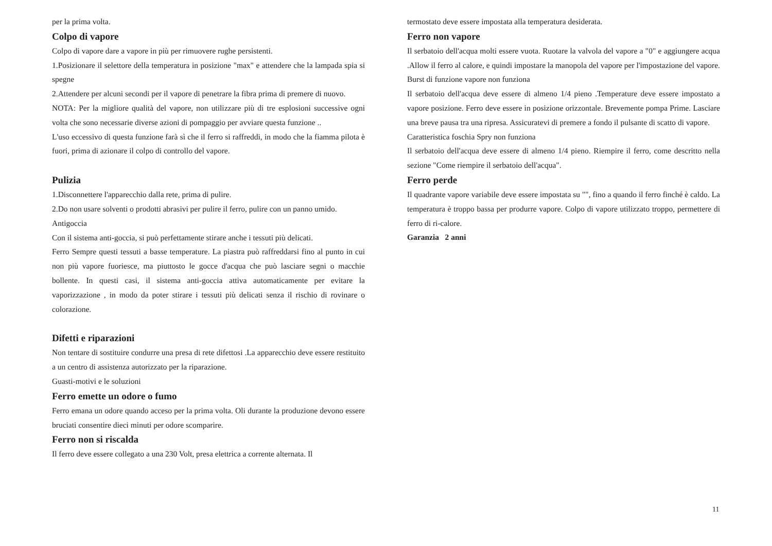per la prima volta.
Colpo di vapore
Colpo di vapore dare a vapore in più per rimuovere rughe persistenti.
1.Posizionare il selettore della temperatura in posizione "max" e attendere che la lampada spia si spegne
2.Attendere per alcuni secondi per il vapore di penetrare la fibra prima di premere di nuovo.
NOTA: Per la migliore qualità del vapore, non utilizzare più di tre esplosioni successive ogni volta che sono necessarie diverse azioni di pompaggio per avviare questa funzione ..
L'uso eccessivo di questa funzione farà sì che il ferro si raffreddi, in modo che la fiamma pilota è fuori, prima di azionare il colpo di controllo del vapore.
Pulizia
1.Disconnettere l'apparecchio dalla rete, prima di pulire.
2.Do non usare solventi o prodotti abrasivi per pulire il ferro, pulire con un panno umido.
Antigoccia
Con il sistema anti-goccia, si può perfettamente stirare anche i tessuti più delicati.
Ferro Sempre questi tessuti a basse temperature. La piastra può raffreddarsi fino al punto in cui non più vapore fuoriesce, ma piuttosto le gocce d'acqua che può lasciare segni o macchie bollente. In questi casi, il sistema anti-goccia attiva automaticamente per evitare la vaporizzazione , in modo da poter stirare i tessuti più delicati senza il rischio di rovinare o colorazione.
Difetti e riparazioni
Non tentare di sostituire condurre una presa di rete difettosi .La apparecchio deve essere restituito a un centro di assistenza autorizzato per la riparazione.
Guasti-motivi e le soluzioni
Ferro emette un odore o fumo
Ferro emana un odore quando acceso per la prima volta. Oli durante la produzione devono essere bruciati consentire dieci minuti per odore scomparire.
Ferro non si riscalda
Il ferro deve essere collegato a una 230 Volt, presa elettrica a corrente alternata. Il
termostato deve essere impostata alla temperatura desiderata.
Ferro non vapore
Il serbatoio dell'acqua molti essere vuota. Ruotare la valvola del vapore a "0" e aggiungere acqua .Allow il ferro al calore, e quindi impostare la manopola del vapore per l'impostazione del vapore.
Burst di funzione vapore non funziona
Il serbatoio dell'acqua deve essere di almeno 1/4 pieno .Temperature deve essere impostato a vapore posizione. Ferro deve essere in posizione orizzontale. Brevemente pompa Prime. Lasciare una breve pausa tra una ripresa. Assicuratevi di premere a fondo il pulsante di scatto di vapore.
Caratteristica foschia Spry non funziona
Il serbatoio dell'acqua deve essere di almeno 1/4 pieno. Riempire il ferro, come descritto nella sezione "Come riempire il serbatoio dell'acqua".
Ferro perde
Il quadrante vapore variabile deve essere impostata su "", fino a quando il ferro finché è caldo. La temperatura è troppo bassa per produrre vapore. Colpo di vapore utilizzato troppo, permettere di ferro di ri-calore.
Garanzia 2 anni
11